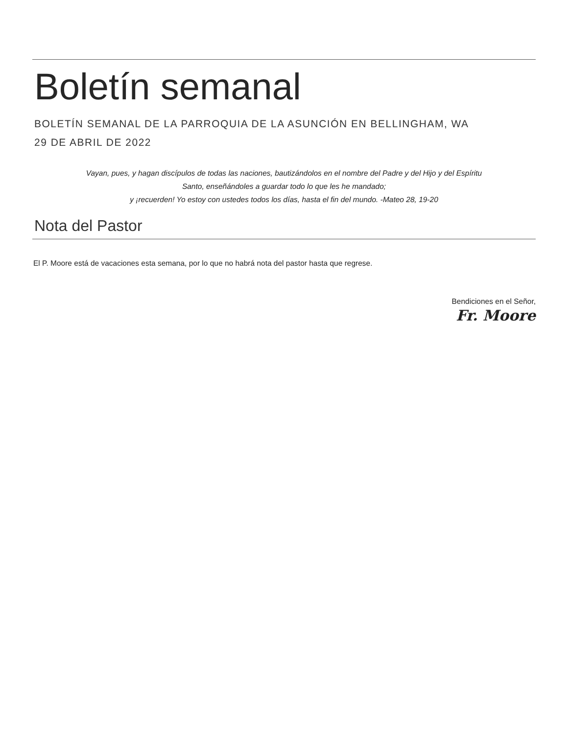Boletín semanal
BOLETÍN SEMANAL DE LA PARROQUIA DE LA ASUNCIÓN EN BELLINGHAM, WA
29 DE ABRIL DE 2022
Vayan, pues, y hagan discípulos de todas las naciones, bautizándolos en el nombre del Padre y del Hijo y del Espíritu
Santo, enseñándoles a guardar todo lo que les he mandado;
y ¡recuerden! Yo estoy con ustedes todos los días, hasta el fin del mundo. -Mateo 28, 19-20
Nota del Pastor
El P. Moore está de vacaciones esta semana, por lo que no habrá nota del pastor hasta que regrese.
Bendiciones en el Señor,
Fr. Moore